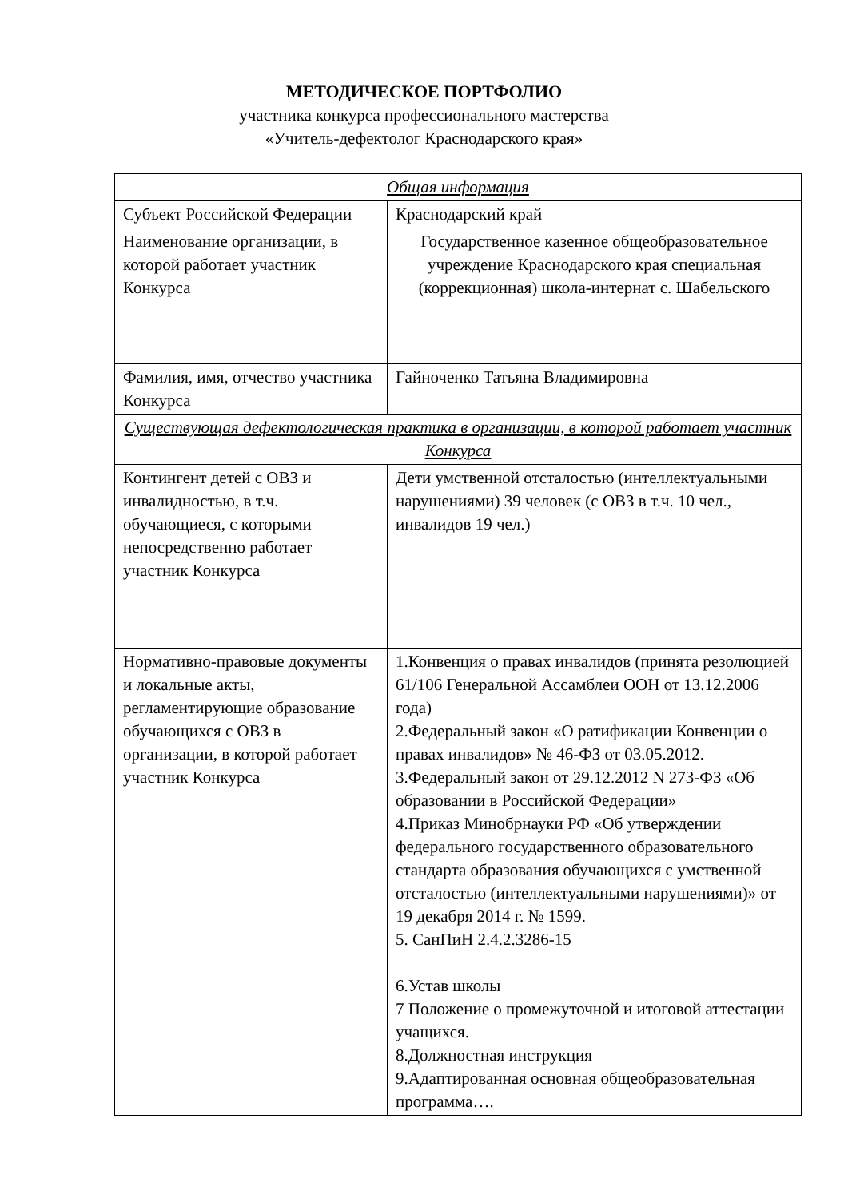МЕТОДИЧЕСКОЕ ПОРТФОЛИО
участника конкурса профессионального мастерства
«Учитель-дефектолог Краснодарского края»
| Общая информация | |
| Субъект Российской Федерации | Краснодарский край |
| Наименование организации, в которой работает участник Конкурса | Государственное казенное общеобразовательное учреждение Краснодарского края специальная (коррекционная) школа-интернат с. Шабельского |
| Фамилия, имя, отчество участника Конкурса | Гайноченко Татьяна Владимировна |
| Существующая дефектологическая практика в организации, в которой работает участник Конкурса | |
| Контингент детей с ОВЗ и инвалидностью, в т.ч. обучающиеся, с которыми непосредственно работает участник Конкурса | Дети умственной отсталостью (интеллектуальными нарушениями) 39 человек (с ОВЗ в т.ч. 10 чел., инвалидов 19 чел.) |
| Нормативно-правовые документы и локальные акты, регламентирующие образование обучающихся с ОВЗ в организации, в которой работает участник Конкурса | 1.Конвенция о правах инвалидов (принята резолюцией 61/106 Генеральной Ассамблеи ООН от 13.12.2006 года) 2.Федеральный закон «О ратификации Конвенции о правах инвалидов» № 46-ФЗ от 03.05.2012. 3.Федеральный закон от 29.12.2012 N 273-ФЗ «Об образовании в Российской Федерации» 4.Приказ Минобрнауки РФ «Об утверждении федерального государственного образовательного стандарта образования обучающихся с умственной отсталостью (интеллектуальными нарушениями)» от 19 декабря 2014 г. № 1599. 5. СанПиН 2.4.2.3286-15 6.Устав школы 7 Положение о промежуточной и итоговой аттестации учащихся. 8.Должностная инструкция 9.Адаптированная основная общеобразовательная программа…. |